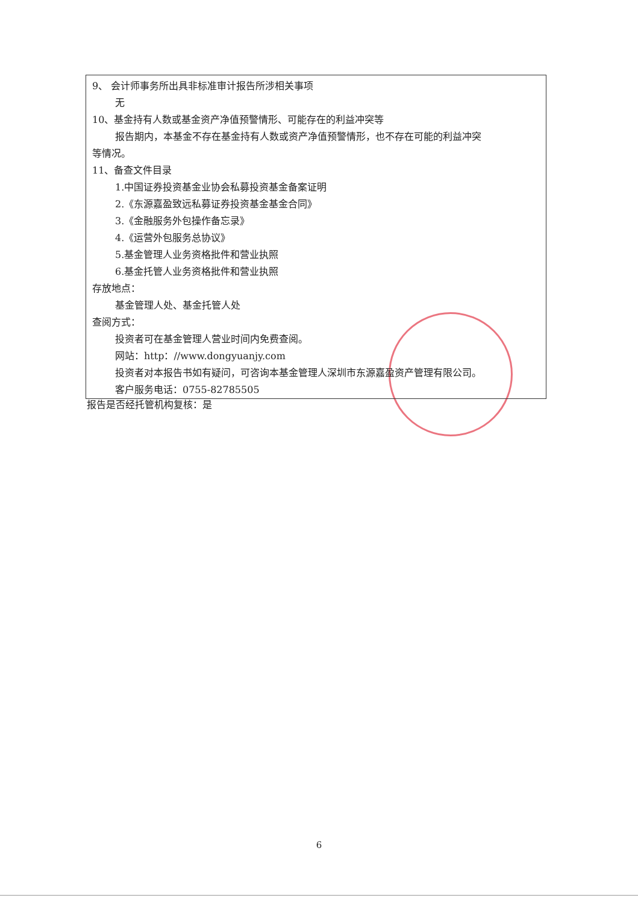9、 会计师事务所出具非标准审计报告所涉相关事项
无
10、基金持有人数或基金资产净值预警情形、可能存在的利益冲突等
报告期内，本基金不存在基金持有人数或资产净值预警情形，也不存在可能的利益冲突
等情况。
11、备查文件目录
1.中国证券投资基金业协会私募投资基金备案证明
2.《东源嘉盈致远私募证券投资基金基金合同》
3.《金融服务外包操作备忘录》
4.《运营外包服务总协议》
5.基金管理人业务资格批件和营业执照
6.基金托管人业务资格批件和营业执照
存放地点：
基金管理人处、基金托管人处
查阅方式：
投资者可在基金管理人营业时间内免费查阅。
网站：http：//www.dongyuanjy.com
投资者对本报告书如有疑问，可咨询本基金管理人深圳市东源嘉盈资产管理有限公司。
客户服务电话：0755-82785505
报告是否经托管机构复核：是
6